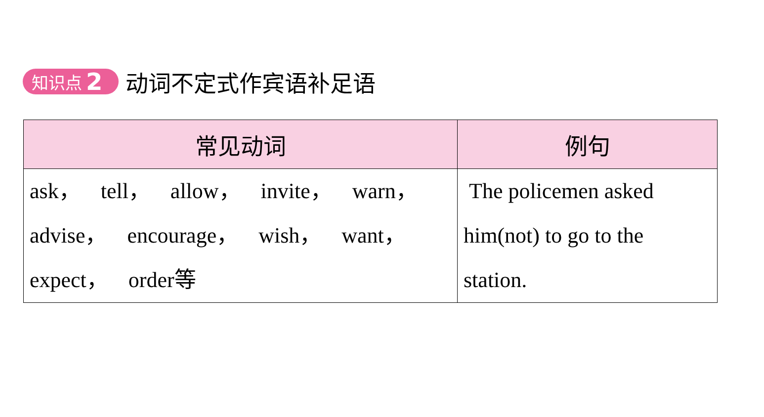知识点 2
动词不定式作宾语补足语
| 常见动词 | 例句 |
| --- | --- |
| ask， tell， allow， invite， warn， advise， encourage， wish， want， expect， order等 | The policemen asked him(not) to go to the station. |